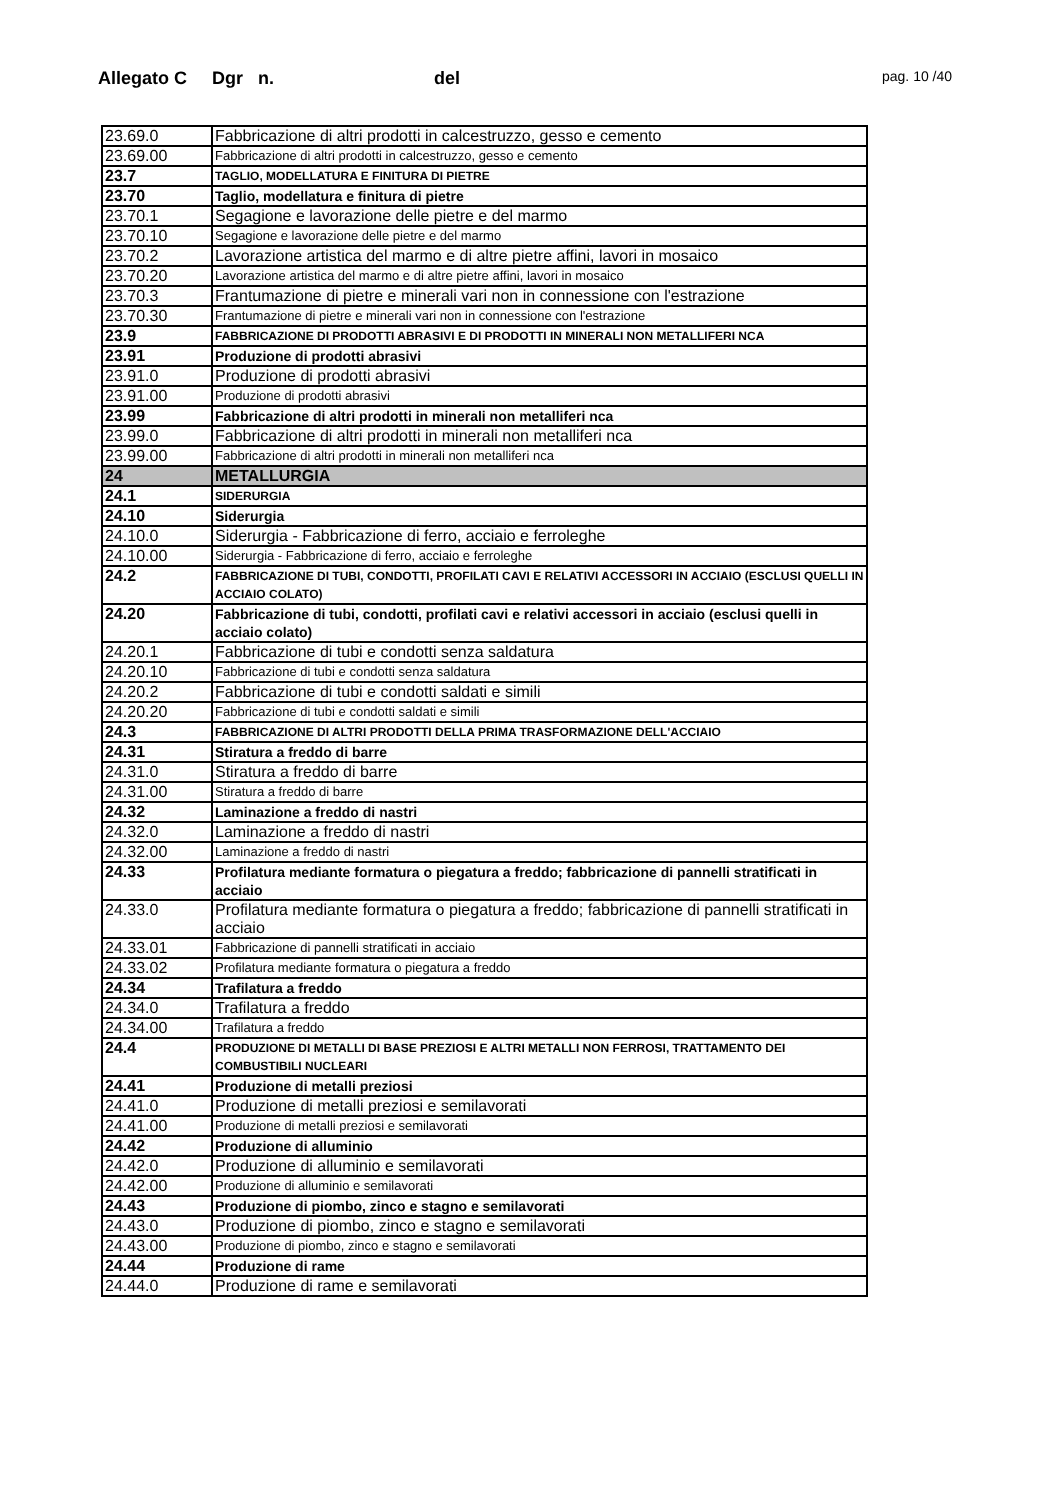Allegato C Dgr n. del pag. 10 /40
| 23.69.0 | Fabbricazione di altri prodotti in calcestruzzo, gesso e cemento |
| 23.69.00 | Fabbricazione di altri prodotti in calcestruzzo, gesso e cemento |
| 23.7 | TAGLIO, MODELLATURA E FINITURA DI PIETRE |
| 23.70 | Taglio, modellatura e finitura di pietre |
| 23.70.1 | Segagione e lavorazione delle pietre e del marmo |
| 23.70.10 | Segagione e lavorazione delle pietre e del marmo |
| 23.70.2 | Lavorazione artistica del marmo e di altre pietre affini, lavori in mosaico |
| 23.70.20 | Lavorazione artistica del marmo e di altre pietre affini, lavori in mosaico |
| 23.70.3 | Frantumazione di pietre e minerali vari non in connessione con l'estrazione |
| 23.70.30 | Frantumazione di pietre e minerali vari non in connessione con l'estrazione |
| 23.9 | FABBRICAZIONE DI PRODOTTI ABRASIVI E DI PRODOTTI IN MINERALI NON METALLIFERI NCA |
| 23.91 | Produzione di prodotti abrasivi |
| 23.91.0 | Produzione di prodotti abrasivi |
| 23.91.00 | Produzione di prodotti abrasivi |
| 23.99 | Fabbricazione di altri prodotti in minerali non metalliferi nca |
| 23.99.0 | Fabbricazione di altri prodotti in minerali non metalliferi nca |
| 23.99.00 | Fabbricazione di altri prodotti in minerali non metalliferi nca |
| 24 | METALLURGIA |
| 24.1 | SIDERURGIA |
| 24.10 | Siderurgia |
| 24.10.0 | Siderurgia - Fabbricazione di ferro, acciaio e ferroleghe |
| 24.10.00 | Siderurgia - Fabbricazione di ferro, acciaio e ferroleghe |
| 24.2 | FABBRICAZIONE DI TUBI, CONDOTTI, PROFILATI CAVI E RELATIVI ACCESSORI IN ACCIAIO (ESCLUSI QUELLI IN ACCIAIO COLATO) |
| 24.20 | Fabbricazione di tubi, condotti, profilati cavi e relativi accessori in acciaio (esclusi quelli in acciaio colato) |
| 24.20.1 | Fabbricazione di tubi e condotti senza saldatura |
| 24.20.10 | Fabbricazione di tubi e condotti senza saldatura |
| 24.20.2 | Fabbricazione di tubi e condotti saldati e simili |
| 24.20.20 | Fabbricazione di tubi e condotti saldati e simili |
| 24.3 | FABBRICAZIONE DI ALTRI PRODOTTI DELLA PRIMA TRASFORMAZIONE DELL'ACCIAIO |
| 24.31 | Stiratura a freddo di barre |
| 24.31.0 | Stiratura a freddo di barre |
| 24.31.00 | Stiratura a freddo di barre |
| 24.32 | Laminazione a freddo di nastri |
| 24.32.0 | Laminazione a freddo di nastri |
| 24.32.00 | Laminazione a freddo di nastri |
| 24.33 | Profilatura mediante formatura o piegatura a freddo; fabbricazione di pannelli stratificati in acciaio |
| 24.33.0 | Profilatura mediante formatura o piegatura a freddo; fabbricazione di pannelli stratificati in acciaio |
| 24.33.01 | Fabbricazione di pannelli stratificati in acciaio |
| 24.33.02 | Profilatura mediante formatura o piegatura a freddo |
| 24.34 | Trafilatura a freddo |
| 24.34.0 | Trafilatura a freddo |
| 24.34.00 | Trafilatura a freddo |
| 24.4 | PRODUZIONE DI METALLI DI BASE PREZIOSI E ALTRI METALLI NON FERROSI, TRATTAMENTO DEI COMBUSTIBILI NUCLEARI |
| 24.41 | Produzione di metalli preziosi |
| 24.41.0 | Produzione di metalli preziosi e semilavorati |
| 24.41.00 | Produzione di metalli preziosi e semilavorati |
| 24.42 | Produzione di alluminio |
| 24.42.0 | Produzione di alluminio e semilavorati |
| 24.42.00 | Produzione di alluminio e semilavorati |
| 24.43 | Produzione di piombo, zinco e stagno e semilavorati |
| 24.43.0 | Produzione di piombo, zinco e stagno e semilavorati |
| 24.43.00 | Produzione di piombo, zinco e stagno e semilavorati |
| 24.44 | Produzione di rame |
| 24.44.0 | Produzione di rame e semilavorati |